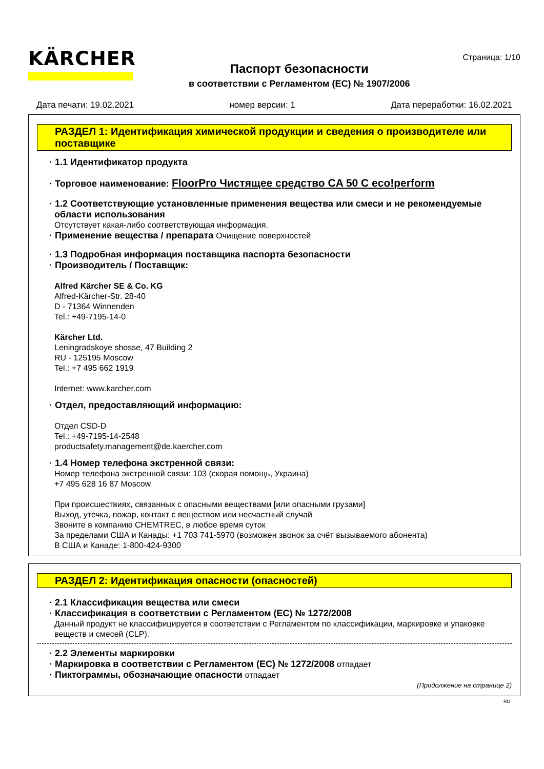KÄRCHER
Паспорт безопасности
в соответствии с Регламентом (ЕС) № 1907/2006
Страница: 1/10
Дата печати: 19.02.2021 номер версии: 1 Дата переработки: 16.02.2021
РАЗДЕЛ 1: Идентификация химической продукции и сведения о производителе или поставщике
· 1.1 Идентификатор продукта
· Торговое наименование: FloorPro Чистящее средство CA 50 C eco!perform
· 1.2 Соответствующие установленные применения вещества или смеси и не рекомендуемые области использования
Отсутствует какая-либо соответствующая информация.
· Применение вещества / препарата Очищение поверхностей
· 1.3 Подробная информация поставщика паспорта безопасности
· Производитель / Поставщик:
Alfred Kärcher SE & Co. KG
Alfred-Kärcher-Str. 28-40
D - 71364 Winnenden
Tel.: +49-7195-14-0
Kärcher Ltd.
Leningradskoye shosse, 47 Building 2
RU - 125195 Moscow
Tel.: +7 495 662 1919
Internet: www.karcher.com
· Отдел, предоставляющий информацию:
Отдел CSD-D
Tel.: +49-7195-14-2548
productsafety.management@de.kaercher.com
· 1.4 Номер телефона экстренной связи:
Номер телефона экстренной связи: 103 (скорая помощь, Украина)
+7 495 628 16 87 Moscow
При происшествиях, связанных с опасными веществами [или опасными грузами]
Выход, утечка, пожар, контакт с веществом или несчастный случай
Звоните в компанию CHEMTREC, в любое время суток
За пределами США и Канады: +1 703 741-5970 (возможен звонок за счёт вызываемого абонента)
В США и Канаде: 1-800-424-9300
РАЗДЕЛ 2: Идентификация опасности (опасностей)
· 2.1 Классификация вещества или смеси
· Классификация в соответствии с Регламентом (ЕС) № 1272/2008
Данный продукт не классифицируется в соответствии с Регламентом по классификации, маркировке и упаковке веществ и смесей (CLP).
· 2.2 Элементы маркировки
· Маркировка в соответствии с Регламентом (ЕС) № 1272/2008 отпадает
· Пиктограммы, обозначающие опасности отпадает
(Продолжение на странице 2)
RU